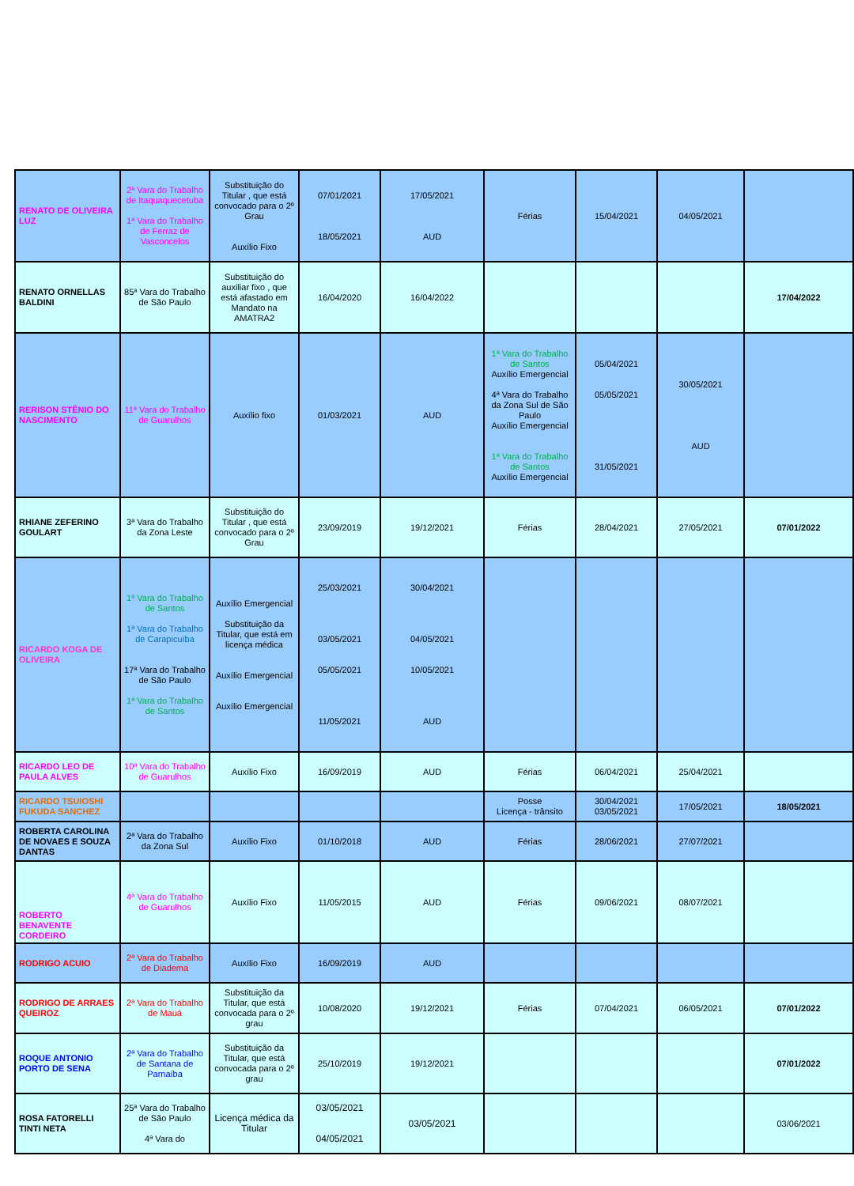| RENATO DE OLIVEIRA LUZ | 2ª Vara do Trabalho de Itaquaquecetuba 1ª Vara do Trabalho de Ferraz de Vasconcelos | Substituição do Titular , que está convocado para o 2º Grau Auxílio Fixo | 07/01/2021 18/05/2021 | 17/05/2021 AUD | Férias | 15/04/2021 | 04/05/2021 | |
| RENATO ORNELLAS BALDINI | 85ª Vara do Trabalho de São Paulo | Substituição do auxiliar fixo , que está afastado em Mandato na AMATRA2 | 16/04/2020 | 16/04/2022 | | | | 17/04/2022 |
| RERISON STÊNIO DO NASCIMENTO | 11ª Vara do Trabalho de Guarulhos | Auxílio fixo | 01/03/2021 | AUD | 1ª Vara do Trabalho de Santos Auxílio Emergencial 4ª Vara do Trabalho da Zona Sul de São Paulo Auxílio Emergencial 1ª Vara do Trabalho de Santos Auxílio Emergencial | 05/04/2021 05/05/2021 31/05/2021 | 30/05/2021 AUD | |
| RHIANE ZEFERINO GOULART | 3ª Vara do Trabalho da Zona Leste | Substituição do Titular , que está convocado para o 2º Grau | 23/09/2019 | 19/12/2021 | Férias | 28/04/2021 | 27/05/2021 | 07/01/2022 |
| RICARDO KOGA DE OLIVEIRA | 1ª Vara do Trabalho de Santos 1ª Vara do Trabalho de Carapicuíba 17ª Vara do Trabalho de São Paulo 1ª Vara do Trabalho de Santos | Auxílio Emergencial Substituição da Titular, que está em licença médica Auxílio Emergencial Auxílio Emergencial | 25/03/2021 03/05/2021 05/05/2021 11/05/2021 | 30/04/2021 04/05/2021 10/05/2021 AUD | | | | |
| RICARDO LEO DE PAULA ALVES | 10ª Vara do Trabalho de Guarulhos | Auxílio Fixo | 16/09/2019 | AUD | Férias | 06/04/2021 | 25/04/2021 | |
| RICARDO TSUIOSHI FUKUDA SANCHEZ | | | | | Posse Licença - trânsito | 30/04/2021 03/05/2021 | 17/05/2021 | 18/05/2021 |
| ROBERTA CAROLINA DE NOVAES E SOUZA DANTAS | 2ª Vara do Trabalho da Zona Sul | Auxílio Fixo | 01/10/2018 | AUD | Férias | 28/06/2021 | 27/07/2021 | |
| ROBERTO BENAVENTE CORDEIRO | 4ª Vara do Trabalho de Guarulhos | Auxílio Fixo | 11/05/2015 | AUD | Férias | 09/06/2021 | 08/07/2021 | |
| RODRIGO ACUIO | 2ª Vara do Trabalho de Diadema | Auxílio Fixo | 16/09/2019 | AUD | | | | |
| RODRIGO DE ARRAES QUEIROZ | 2ª Vara do Trabalho de Mauá | Substituição da Titular, que está convocada para o 2º grau | 10/08/2020 | 19/12/2021 | Férias | 07/04/2021 | 06/05/2021 | 07/01/2022 |
| ROQUE ANTONIO PORTO DE SENA | 2ª Vara do Trabalho de Santana de Parnaíba | Substituição da Titular, que está convocada para o 2º grau | 25/10/2019 | 19/12/2021 | | | | 07/01/2022 |
| ROSA FATORELLI TINTI NETA | 25ª Vara do Trabalho de São Paulo 4ª Vara do | Licença médica da Titular | 03/05/2021 04/05/2021 | 03/05/2021 | | | | 03/06/2021 |